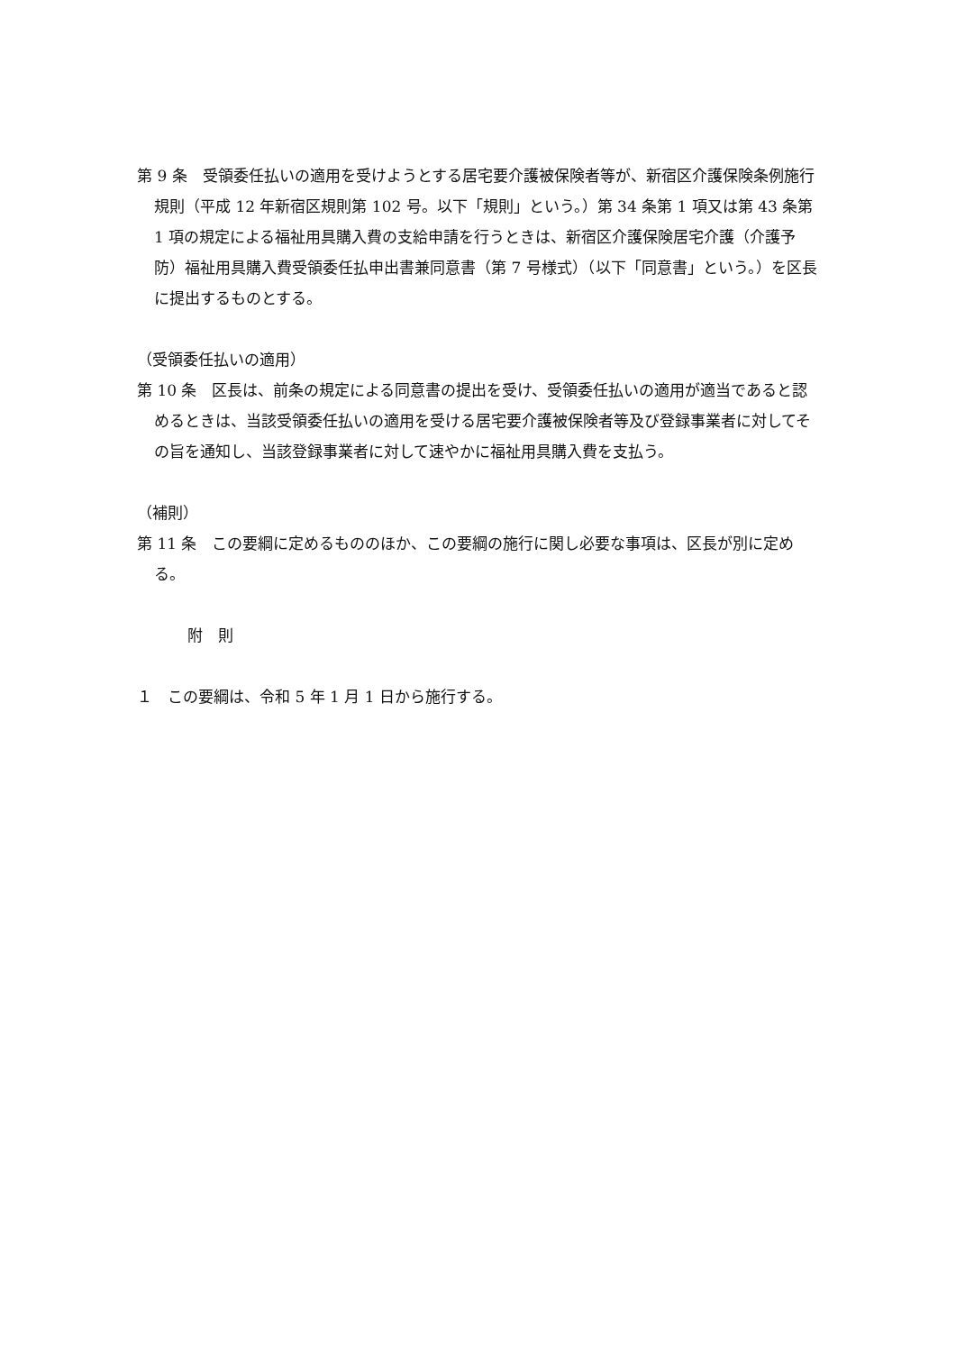第 9 条　受領委任払いの適用を受けようとする居宅要介護被保険者等が、新宿区介護保険条例施行規則（平成 12 年新宿区規則第 102 号。以下「規則」という。）第 34 条第 1 項又は第 43 条第 1 項の規定による福祉用具購入費の支給申請を行うときは、新宿区介護保険居宅介護（介護予防）福祉用具購入費受領委任払申出書兼同意書（第 7 号様式）（以下「同意書」という。）を区長に提出するものとする。
（受領委任払いの適用）
第 10 条　区長は、前条の規定による同意書の提出を受け、受領委任払いの適用が適当であると認めるときは、当該受領委任払いの適用を受ける居宅要介護被保険者等及び登録事業者に対してその旨を通知し、当該登録事業者に対して速やかに福祉用具購入費を支払う。
（補則）
第 11 条　この要綱に定めるもののほか、この要綱の施行に関し必要な事項は、区長が別に定める。
附　則
１　この要綱は、令和 5 年 1 月 1 日から施行する。